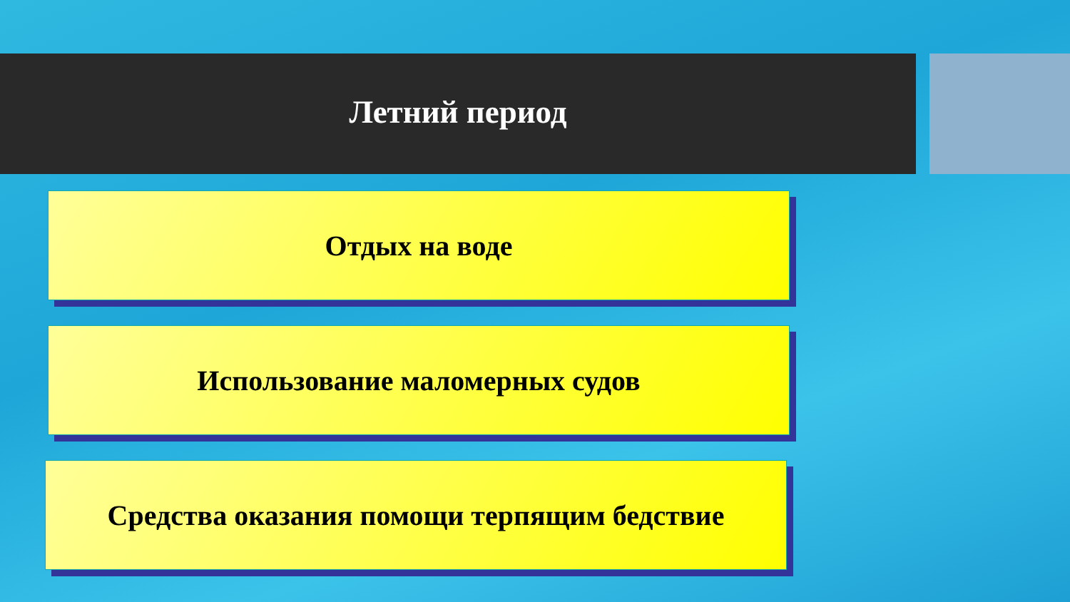Летний период
Отдых на воде
Использование маломерных судов
Средства оказания помощи терпящим бедствие